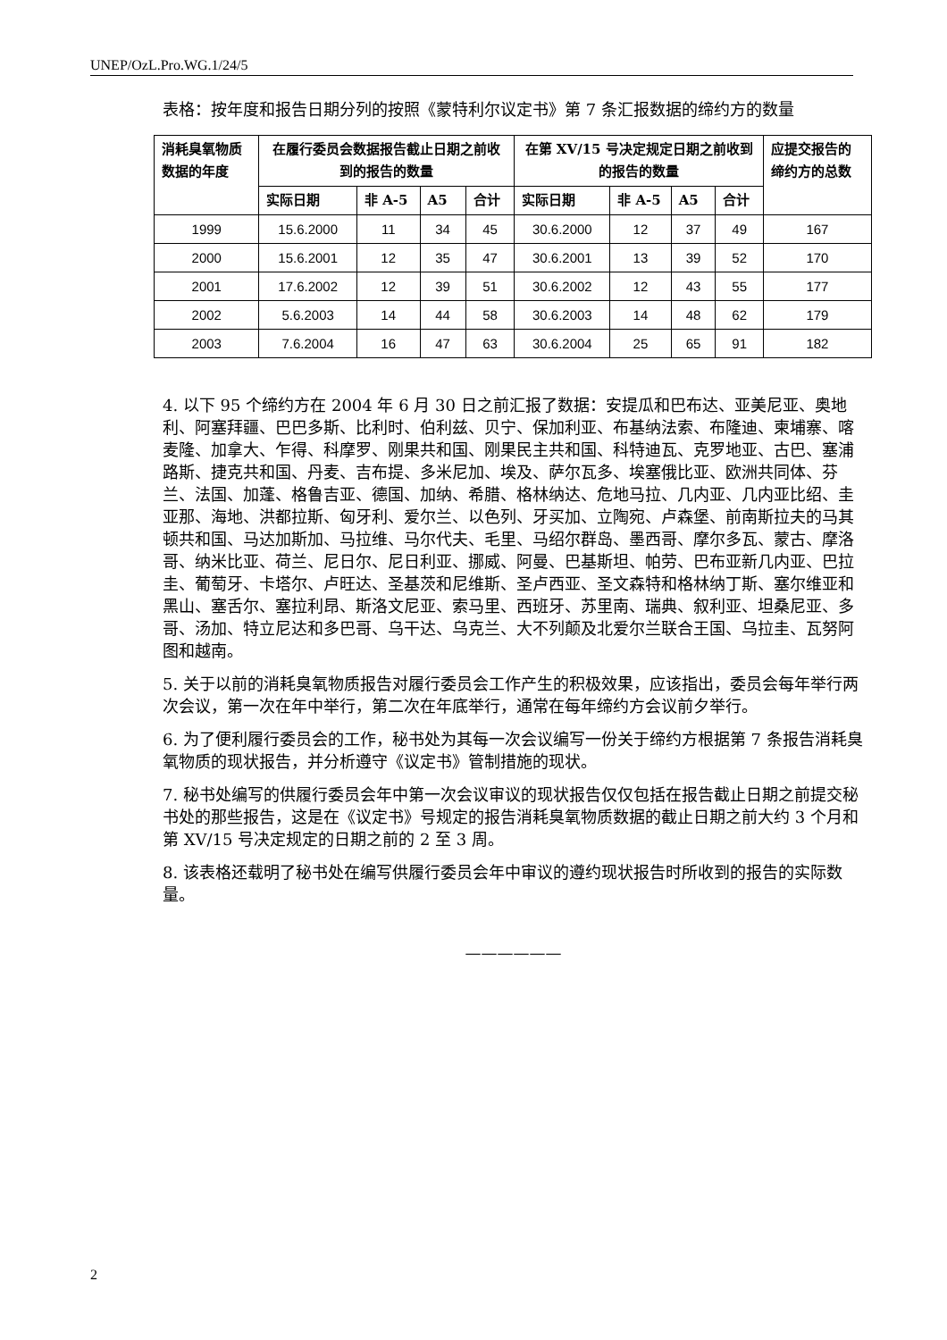UNEP/OzL.Pro.WG.1/24/5
表格：按年度和报告日期分列的按照《蒙特利尔议定书》第 7 条汇报数据的缔约方的数量
| 消耗臭氧物质数据的年度 | 在履行委员会数据报告截止日期之前收到的报告的数量 | | | | 在第 XV/15 号决定规定日期之前收到的报告的数量 | | | | 应提交报告的缔约方的总数 |
| --- | --- | --- | --- | --- | --- | --- | --- | --- | --- |
| | 实际日期 | 非 A-5 | A5 | 合计 | 实际日期 | 非 A-5 | A5 | 合计 | |
| 1999 | 15.6.2000 | 11 | 34 | 45 | 30.6.2000 | 12 | 37 | 49 | 167 |
| 2000 | 15.6.2001 | 12 | 35 | 47 | 30.6.2001 | 13 | 39 | 52 | 170 |
| 2001 | 17.6.2002 | 12 | 39 | 51 | 30.6.2002 | 12 | 43 | 55 | 177 |
| 2002 | 5.6.2003 | 14 | 44 | 58 | 30.6.2003 | 14 | 48 | 62 | 179 |
| 2003 | 7.6.2004 | 16 | 47 | 63 | 30.6.2004 | 25 | 65 | 91 | 182 |
4. 以下 95 个缔约方在 2004 年 6 月 30 日之前汇报了数据：安提瓜和巴布达、亚美尼亚、奥地利、阿塞拜疆、巴巴多斯、比利时、伯利兹、贝宁、保加利亚、布基纳法索、布隆迪、柬埔寨、喀麦隆、加拿大、乍得、科摩罗、刚果共和国、刚果民主共和国、科特迪瓦、克罗地亚、古巴、塞浦路斯、捷克共和国、丹麦、吉布提、多米尼加、埃及、萨尔瓦多、埃塞俄比亚、欧洲共同体、芬兰、法国、加蓬、格鲁吉亚、德国、加纳、希腊、格林纳达、危地马拉、几内亚、几内亚比绍、圭亚那、海地、洪都拉斯、匈牙利、爱尔兰、以色列、牙买加、立陶宛、卢森堡、前南斯拉夫的马其顿共和国、马达加斯加、马拉维、马尔代夫、毛里、马绍尔群岛、墨西哥、摩尔多瓦、蒙古、摩洛哥、纳米比亚、荷兰、尼日尔、尼日利亚、挪威、阿曼、巴基斯坦、帕劳、巴布亚新几内亚、巴拉圭、葡萄牙、卡塔尔、卢旺达、圣基茨和尼维斯、圣卢西亚、圣文森特和格林纳丁斯、塞尔维亚和黑山、塞舌尔、塞拉利昂、斯洛文尼亚、索马里、西班牙、苏里南、瑞典、叙利亚、坦桑尼亚、多哥、汤加、特立尼达和多巴哥、乌干达、乌克兰、大不列颠及北爱尔兰联合王国、乌拉圭、瓦努阿图和越南。
5. 关于以前的消耗臭氧物质报告对履行委员会工作产生的积极效果，应该指出，委员会每年举行两次会议，第一次在年中举行，第二次在年底举行，通常在每年缔约方会议前夕举行。
6. 为了便利履行委员会的工作，秘书处为其每一次会议编写一份关于缔约方根据第 7 条报告消耗臭氧物质的现状报告，并分析遵守《议定书》管制措施的现状。
7. 秘书处编写的供履行委员会年中第一次会议审议的现状报告仅仅包括在报告截止日期之前提交秘书处的那些报告，这是在《议定书》号规定的报告消耗臭氧物质数据的截止日期之前大约 3 个月和第 XV/15 号决定规定的日期之前的 2 至 3 周。
8. 该表格还载明了秘书处在编写供履行委员会年中审议的遵约现状报告时所收到的报告的实际数量。
——————
2